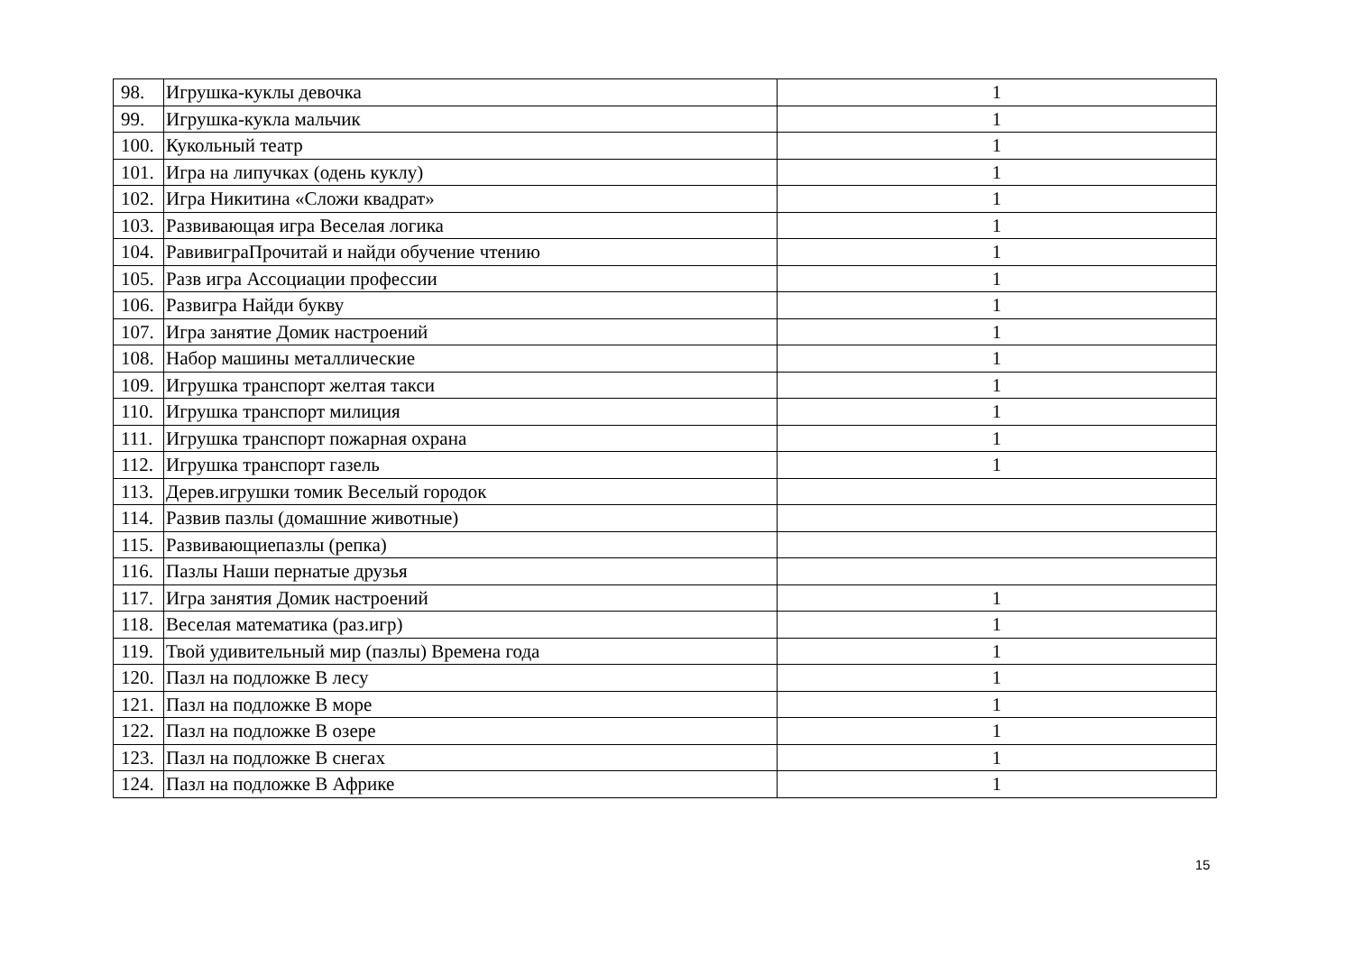| 98. | Игрушка-куклы девочка | 1 |
| 99. | Игрушка-кукла мальчик | 1 |
| 100. | Кукольный театр | 1 |
| 101. | Игра на липучках (одень куклу) | 1 |
| 102. | Игра Никитина «Сложи квадрат» | 1 |
| 103. | Развивающая игра Веселая логика | 1 |
| 104. | РавивиграПрочитай и найди обучение чтению | 1 |
| 105. | Разв игра Ассоциации профессии | 1 |
| 106. | Развигра Найди букву | 1 |
| 107. | Игра занятие Домик настроений | 1 |
| 108. | Набор машины металлические | 1 |
| 109. | Игрушка транспорт желтая такси | 1 |
| 110. | Игрушка транспорт милиция | 1 |
| 111. | Игрушка транспорт пожарная охрана | 1 |
| 112. | Игрушка транспорт газель | 1 |
| 113. | Дерев.игрушки томик Веселый городок | |
| 114. | Развив пазлы (домашние животные) | |
| 115. | Развивающиепазлы (репка) | |
| 116. | Пазлы Наши пернатые друзья | |
| 117. | Игра занятия Домик настроений | 1 |
| 118. | Веселая математика (раз.игр) | 1 |
| 119. | Твой удивительный мир (пазлы) Времена года | 1 |
| 120. | Пазл на подложке В лесу | 1 |
| 121. | Пазл на подложке В море | 1 |
| 122. | Пазл на подложке В озере | 1 |
| 123. | Пазл на подложке В снегах | 1 |
| 124. | Пазл на подложке В Африке | 1 |
15